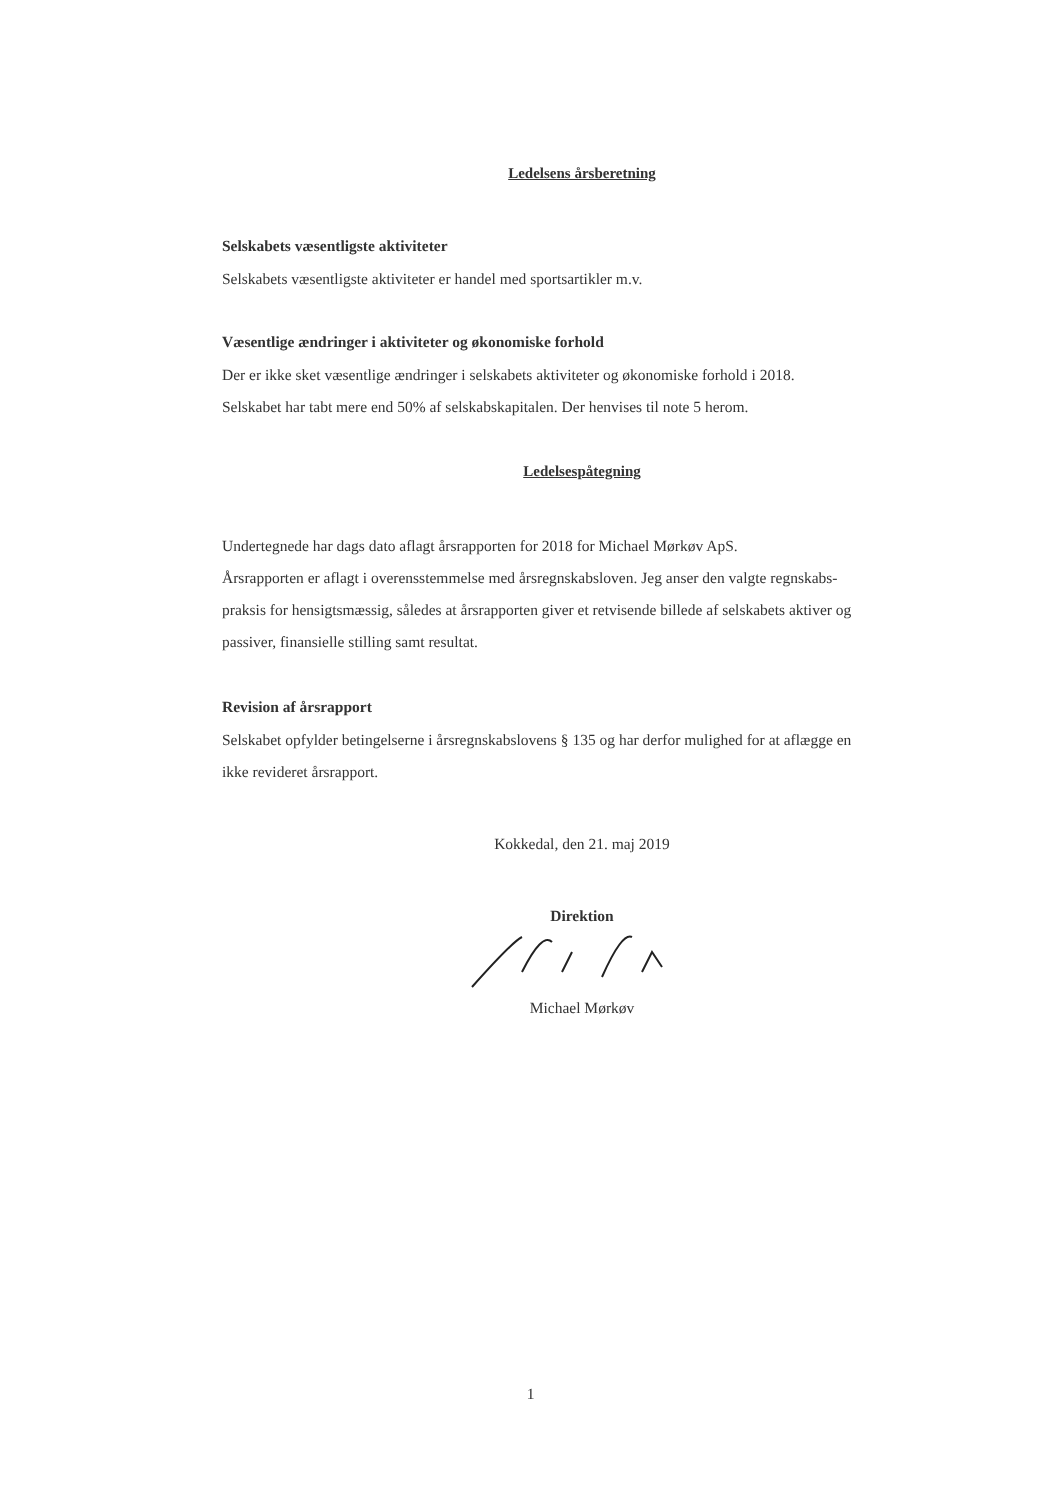Ledelsens årsberetning
Selskabets væsentligste aktiviteter
Selskabets væsentligste aktiviteter er handel med sportsartikler m.v.
Væsentlige ændringer i aktiviteter og økonomiske forhold
Der er ikke sket væsentlige ændringer i selskabets aktiviteter og økonomiske forhold i 2018.
Selskabet har tabt mere end 50% af selskabskapitalen. Der henvises til note 5 herom.
Ledelsespåtegning
Undertegnede har dags dato aflagt årsrapporten for 2018 for Michael Mørkøv ApS.
Årsrapporten er aflagt i overensstemmelse med årsregnskabsloven. Jeg anser den valgte regnskabs-
praksis for hensigtsmæssig, således at årsrapporten giver et retvisende billede af selskabets aktiver og
passiver, finansielle stilling samt resultat.
Revision af årsrapport
Selskabet opfylder betingelserne i årsregnskabslovens § 135 og har derfor mulighed for at aflægge en
ikke revideret årsrapport.
Kokkedal, den 21. maj 2019
Direktion
Michael Mørkøv
1